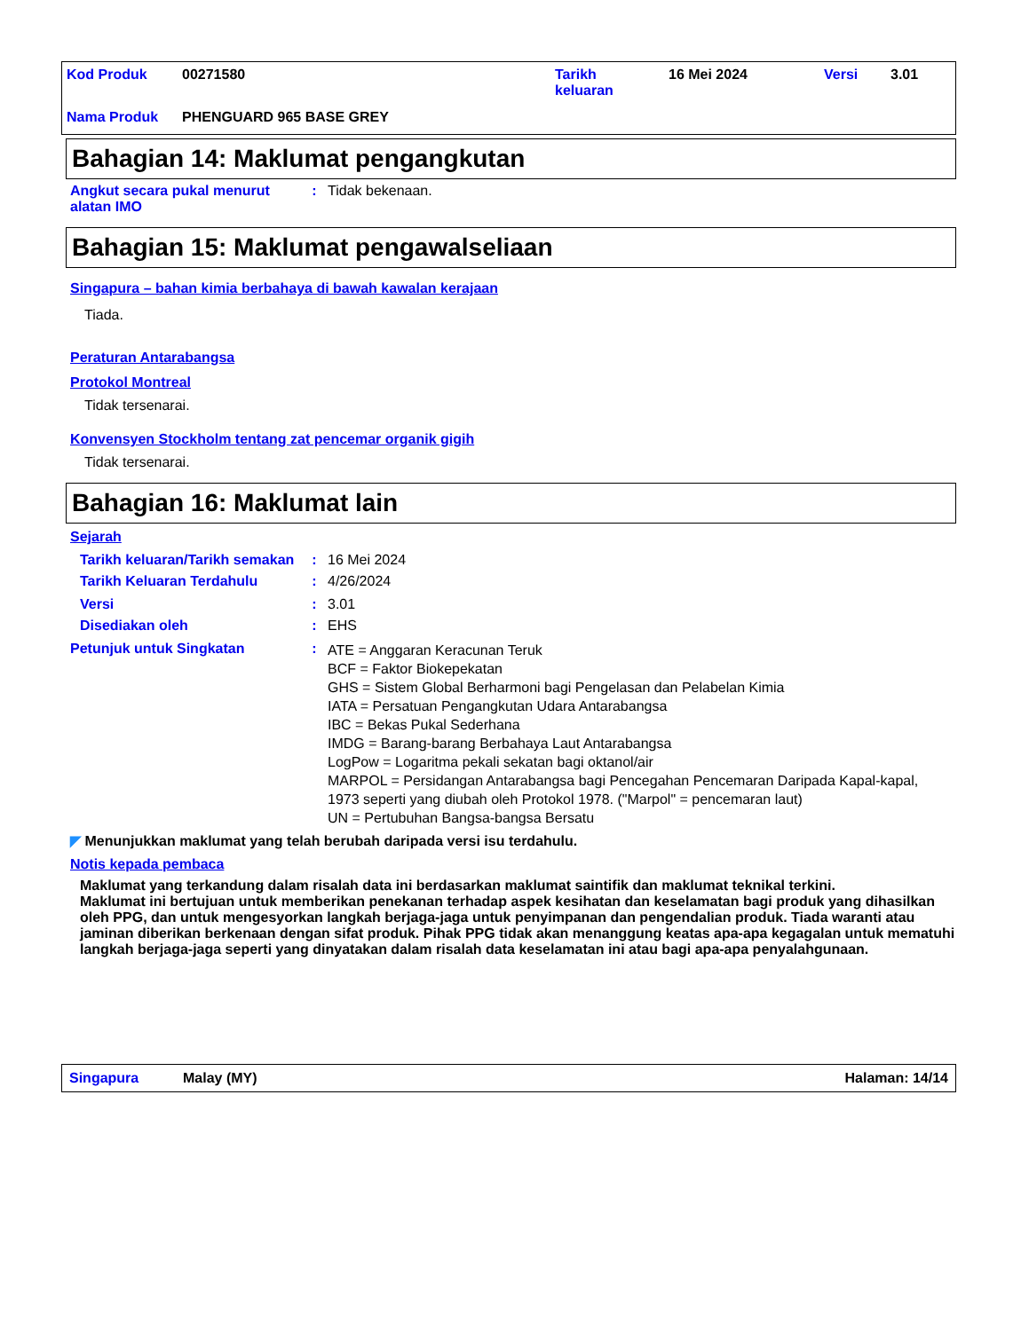| Kod Produk | 00271580 | Tarikh keluaran | 16 Mei 2024 | Versi | 3.01 |
| Nama Produk | PHENGUARD 965 BASE GREY | | | | |
Bahagian 14: Maklumat pengangkutan
Angkut secara pukal menurut alatan IMO
: Tidak bekenaan.
Bahagian 15: Maklumat pengawalseliaan
Singapura – bahan kimia berbahaya di bawah kawalan kerajaan
Tiada.
Peraturan Antarabangsa
Protokol Montreal
Tidak tersenarai.
Konvensyen Stockholm tentang zat pencemar organik gigih
Tidak tersenarai.
Bahagian 16: Maklumat lain
Sejarah
Tarikh keluaran/Tarikh semakan
: 16 Mei 2024
Tarikh Keluaran Terdahulu : 4/26/2024
Versi : 3.01
Disediakan oleh : EHS
Petunjuk untuk Singkatan :
ATE = Anggaran Keracunan Teruk
BCF = Faktor Biokepekatan
GHS = Sistem Global Berharmoni bagi Pengelasan dan Pelabelan Kimia
IATA = Persatuan Pengangkutan Udara Antarabangsa
IBC = Bekas Pukal Sederhana
IMDG = Barang-barang Berbahaya Laut Antarabangsa
LogPow = Logaritma pekali sekatan bagi oktanol/air
MARPOL = Persidangan Antarabangsa bagi Pencegahan Pencemaran Daripada Kapal-kapal, 1973 seperti yang diubah oleh Protokol 1978. ("Marpol" = pencemaran laut)
UN = Pertubuhan Bangsa-bangsa Bersatu
◤ Menunjukkan maklumat yang telah berubah daripada versi isu terdahulu.
Notis kepada pembaca
Maklumat yang terkandung dalam risalah data ini berdasarkan maklumat saintifik dan maklumat teknikal terkini.
Maklumat ini bertujuan untuk memberikan penekanan terhadap aspek kesihatan dan keselamatan bagi produk yang dihasilkan oleh PPG, dan untuk mengesyorkan langkah berjaga-jaga untuk penyimpanan dan pengendalian produk. Tiada waranti atau jaminan diberikan berkenaan dengan sifat produk. Pihak PPG tidak akan menanggung keatas apa-apa kegagalan untuk mematuhi langkah berjaga-jaga seperti yang dinyatakan dalam risalah data keselamatan ini atau bagi apa-apa penyalahgunaan.
Singapura Malay (MY) Halaman: 14/14